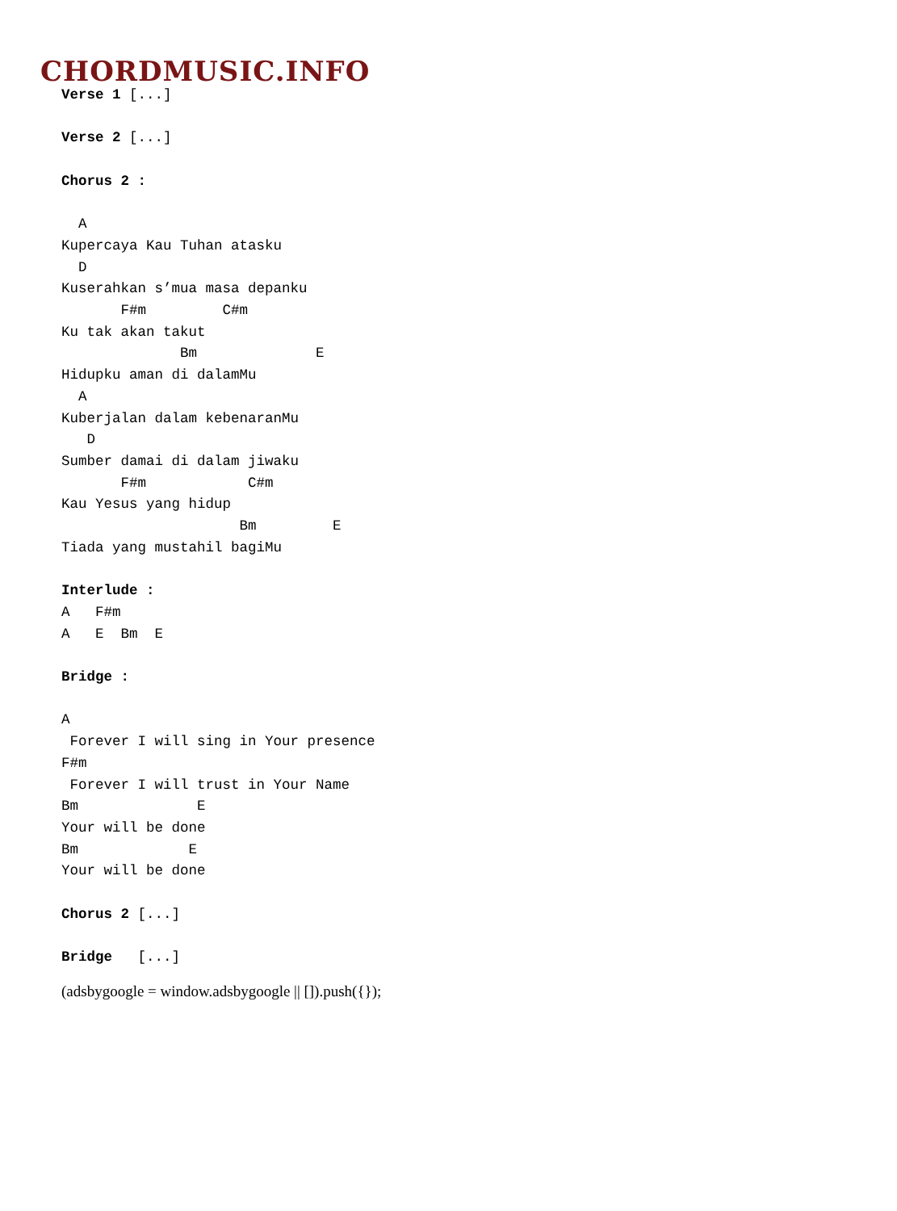CHORDMUSIC.INFO
Verse 1 [...]

Verse 2 [...]

Chorus 2 :

  A
Kupercaya Kau Tuhan atasku
  D
Kuserahkan s’mua masa depanku
       F#m         C#m
Ku tak akan takut
              Bm              E
Hidupku aman di dalamMu
  A
Kuberjalan dalam kebenaranMu
   D
Sumber damai di dalam jiwaku
       F#m            C#m
Kau Yesus yang hidup
                     Bm         E
Tiada yang mustahil bagiMu

Interlude :
A   F#m
A   E  Bm  E

Bridge :

A
 Forever I will sing in Your presence
F#m
 Forever I will trust in Your Name
Bm              E
Your will be done
Bm             E
Your will be done

Chorus 2 [...]

Bridge   [...]
(adsbygoogle = window.adsbygoogle || []).push({});